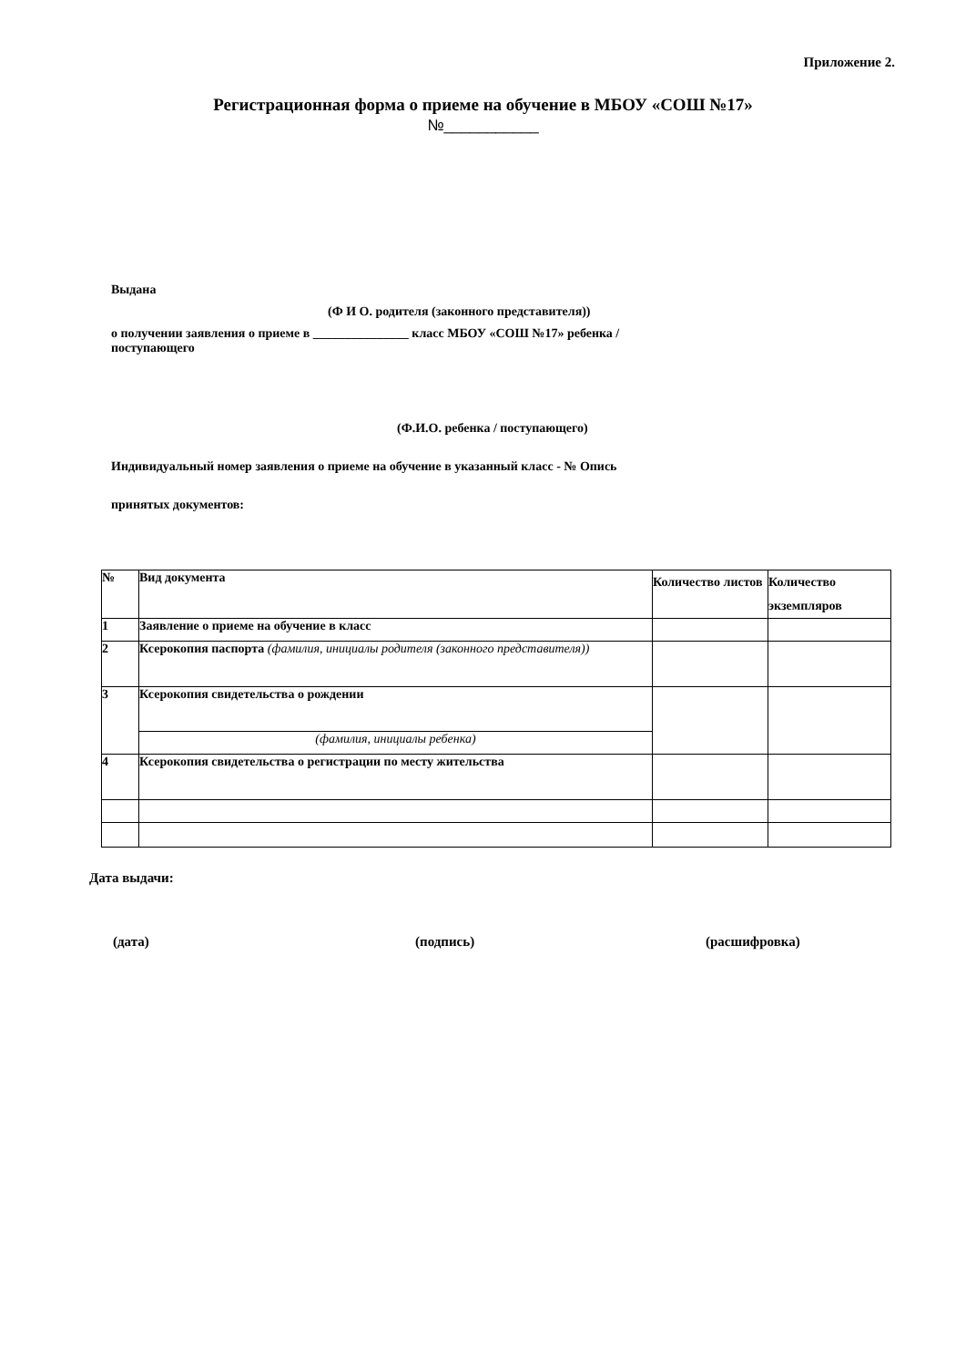Приложение 2.
Регистрационная форма о приеме на обучение в МБОУ «СОШ №17»
№___________
Выдана
(Ф И О. родителя (законного представителя))
о получении заявления о приеме в _______________ класс МБОУ «СОШ №17» ребенка /
поступающего
(Ф.И.О. ребенка / поступающего)
Индивидуальный номер заявления о приеме на обучение в указанный класс - № Опись
принятых документов:
| № | Вид документа | Количество листов | Количество экземпляров |
| --- | --- | --- | --- |
| 1 | Заявление о приеме на обучение в класс | | |
| 2 | Ксерокопия паспорта (фамилия, инициалы родителя (законного представителя)) | | |
| 3 | Ксерокопия свидетельства о рождении | | |
| | (фамилия, инициалы ребенка) | | |
| 4 | Ксерокопия свидетельства о регистрации по месту жительства | | |
Дата выдачи:
(дата) (подпись) (расшифровка)